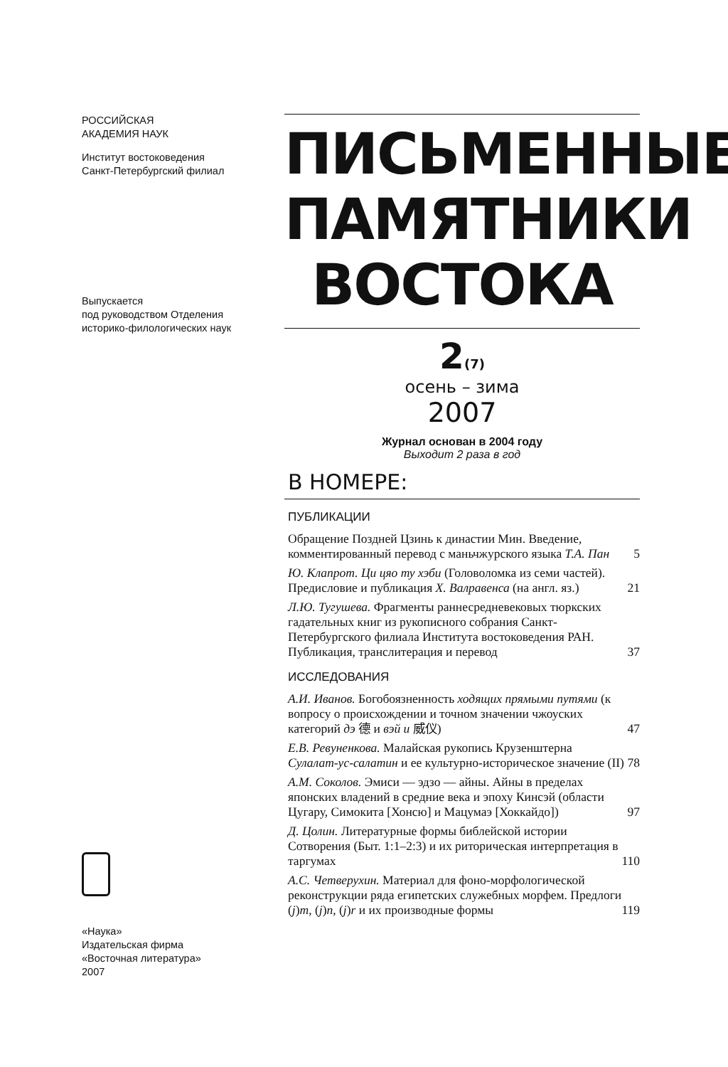РОССИЙСКАЯ
АКАДЕМИЯ НАУК
Институт востоковедения
Санкт-Петербургский филиал
Выпускается
под руководством Отделения
историко-филологических наук
«Наука»
Издательская фирма
«Восточная литература»
2007
ПИСЬМЕННЫЕ ПАМЯТНИКИ ВОСТОКА
2(7)
осень – зима
2007
Журнал основан в 2004 году
Выходит 2 раза в год
В НОМЕРЕ:
ПУБЛИКАЦИИ
Обращение Поздней Цзинь к династии Мин. Введение, комментированный перевод с маньчжурского языка Т.А. Пан 5
Ю. Клапрот. Ци цяо ту хэби (Головоломка из семи частей). Предисловие и публикация Х. Валравенса (на англ. яз.) 21
Л.Ю. Тугушева. Фрагменты раннесредневековых тюркских гадательных книг из рукописного собрания Санкт-Петербургского филиала Института востоковедения РАН. Публикация, транслитерация и перевод 37
ИССЛЕДОВАНИЯ
А.И. Иванов. Богобоязненность ходящих прямыми путями (к вопросу о происхождении и точном значении чжоуских категорий дэ 德 и вэй и 威仪) 47
Е.В. Ревуненкова. Малайская рукопись Крузенштерна Сулалат-ус-салатин и ее культурно-историческое значение (II) 78
А.М. Соколов. Эмиси — эдзо — айны. Айны в пределах японских владений в средние века и эпоху Кинсэй (области Цугару, Симокита [Хонсю] и Мацумаэ [Хоккайдо]) 97
Д. Цолин. Литературные формы библейской истории Сотворения (Быт. 1:1–2:3) и их риторическая интерпретация в таргумах 110
А.С. Четверухин. Материал для фоно-морфологической реконструкции ряда египетских служебных морфем. Предлоги (j)m, (j)n, (j)r и их производные формы 119